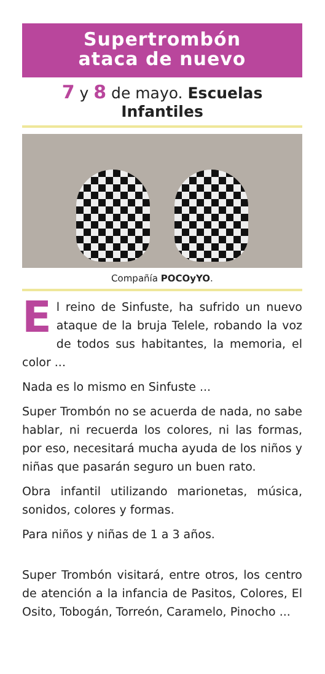Supertrombón
ataca de nuevo
7 y 8 de mayo. Escuelas Infantiles
Compañía POCOyYO.
El reino de Sinfuste, ha sufrido un nuevo ataque de la bruja Telele, robando la voz de todos sus habitantes, la memoria, el color ...
Nada es lo mismo en Sinfuste ...
Super Trombón no se acuerda de nada, no sabe hablar, ni recuerda los colores, ni las formas, por eso, necesitará mucha ayuda de los niños y niñas que pasarán seguro un buen rato.
Obra infantil utilizando marionetas, música, sonidos, colores y formas.
Para niños y niñas de 1 a 3 años.
Super Trombón visitará, entre otros, los centro de atención a la infancia de Pasitos, Colores, El Osito, Tobogán, Torreón, Caramelo, Pinocho ...